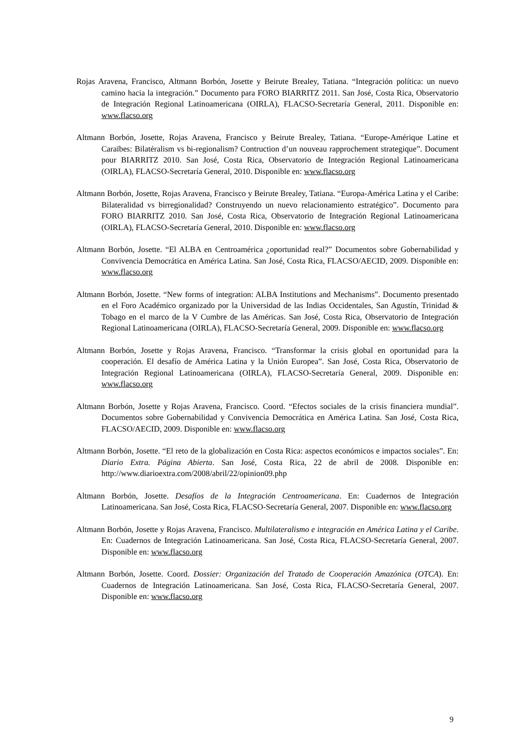Rojas Aravena, Francisco, Altmann Borbón, Josette y Beirute Brealey, Tatiana. “Integración política: un nuevo camino hacia la integración.” Documento para FORO BIARRITZ 2011. San José, Costa Rica, Observatorio de Integración Regional Latinoamericana (OIRLA), FLACSO-Secretaría General, 2011. Disponible en: www.flacso.org
Altmann Borbón, Josette, Rojas Aravena, Francisco y Beirute Brealey, Tatiana. “Europe-Amérique Latine et Caraïbes: Bilatéralism vs bi-regionalism? Contruction d’un nouveau rapprochement strategique”. Document pour BIARRITZ 2010. San José, Costa Rica, Observatorio de Integración Regional Latinoamericana (OIRLA), FLACSO-Secretaría General, 2010. Disponible en: www.flacso.org
Altmann Borbón, Josette, Rojas Aravena, Francisco y Beirute Brealey, Tatiana. “Europa-América Latina y el Caribe: Bilateralidad vs birregionalidad? Construyendo un nuevo relacionamiento estratégico”. Documento para FORO BIARRITZ 2010. San José, Costa Rica, Observatorio de Integración Regional Latinoamericana (OIRLA), FLACSO-Secretaría General, 2010. Disponible en: www.flacso.org
Altmann Borbón, Josette. “El ALBA en Centroamérica ¿oportunidad real?” Documentos sobre Gobernabilidad y Convivencia Democrática en América Latina. San José, Costa Rica, FLACSO/AECID, 2009. Disponible en: www.flacso.org
Altmann Borbón, Josette. “New forms of integration: ALBA Institutions and Mechanisms”. Documento presentado en el Foro Académico organizado por la Universidad de las Indias Occidentales, San Agustín, Trinidad & Tobago en el marco de la V Cumbre de las Américas. San José, Costa Rica, Observatorio de Integración Regional Latinoamericana (OIRLA), FLACSO-Secretaría General, 2009. Disponible en: www.flacso.org
Altmann Borbón, Josette y Rojas Aravena, Francisco. “Transformar la crisis global en oportunidad para la cooperación. El desafío de América Latina y la Unión Europea”. San José, Costa Rica, Observatorio de Integración Regional Latinoamericana (OIRLA), FLACSO-Secretaría General, 2009. Disponible en: www.flacso.org
Altmann Borbón, Josette y Rojas Aravena, Francisco. Coord. “Efectos sociales de la crisis financiera mundial”. Documentos sobre Gobernabilidad y Convivencia Democrática en América Latina. San José, Costa Rica, FLACSO/AECID, 2009. Disponible en: www.flacso.org
Altmann Borbón, Josette. “El reto de la globalización en Costa Rica: aspectos económicos e impactos sociales”. En: Diario Extra. Página Abierta. San José, Costa Rica, 22 de abril de 2008. Disponible en: http://www.diarioextra.com/2008/abril/22/opinion09.php
Altmann Borbón, Josette. Desafíos de la Integración Centroamericana. En: Cuadernos de Integración Latinoamericana. San José, Costa Rica, FLACSO-Secretaría General, 2007. Disponible en: www.flacso.org
Altmann Borbón, Josette y Rojas Aravena, Francisco. Multilateralismo e integración en América Latina y el Caribe. En: Cuadernos de Integración Latinoamericana. San José, Costa Rica, FLACSO-Secretaría General, 2007. Disponible en: www.flacso.org
Altmann Borbón, Josette. Coord. Dossier: Organización del Tratado de Cooperación Amazónica (OTCA). En: Cuadernos de Integración Latinoamericana. San José, Costa Rica, FLACSO-Secretaría General, 2007. Disponible en: www.flacso.org
9